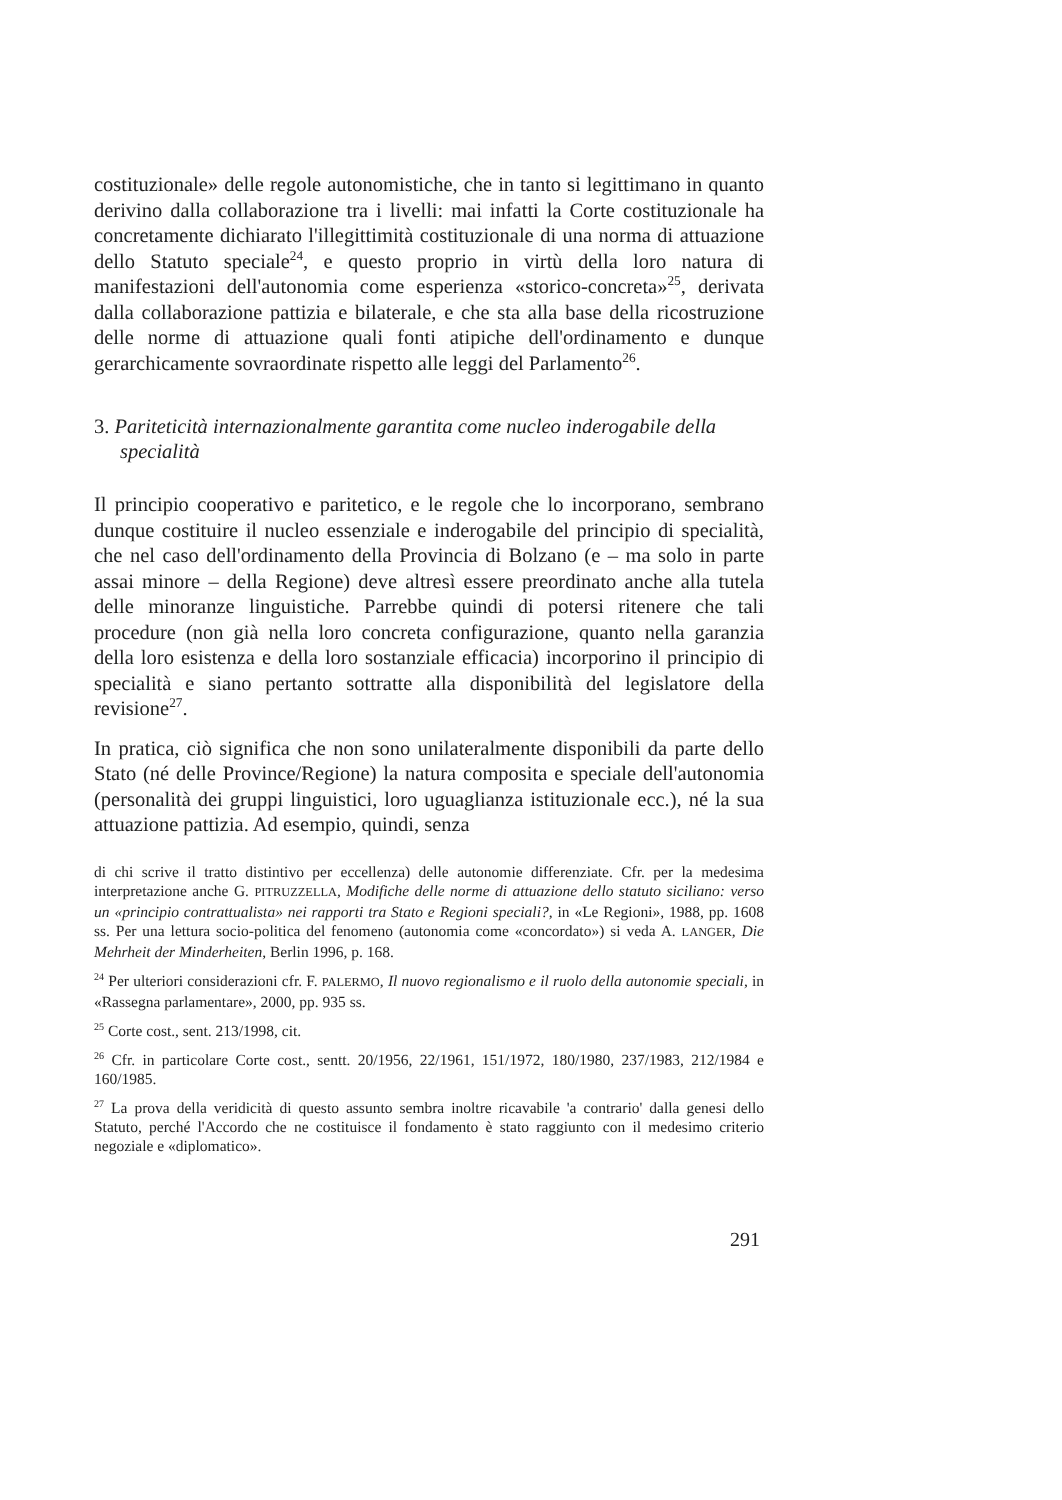costituzionale» delle regole autonomistiche, che in tanto si legittimano in quanto derivino dalla collaborazione tra i livelli: mai infatti la Corte costituzionale ha concretamente dichiarato l'illegittimità costituzionale di una norma di attuazione dello Statuto speciale<sup>24</sup>, e questo proprio in virtù della loro natura di manifestazioni dell'autonomia come esperienza «storico-concreta»<sup>25</sup>, derivata dalla collaborazione pattizia e bilaterale, e che sta alla base della ricostruzione delle norme di attuazione quali fonti atipiche dell'ordinamento e dunque gerarchicamente sovraordinate rispetto alle leggi del Parlamento<sup>26</sup>.
3. Pariteticità internazionalmente garantita come nucleo inderogabile della specialità
Il principio cooperativo e paritetico, e le regole che lo incorporano, sembrano dunque costituire il nucleo essenziale e inderogabile del principio di specialità, che nel caso dell'ordinamento della Provincia di Bolzano (e – ma solo in parte assai minore – della Regione) deve altresì essere preordinato anche alla tutela delle minoranze linguistiche. Parrebbe quindi di potersi ritenere che tali procedure (non già nella loro concreta configurazione, quanto nella garanzia della loro esistenza e della loro sostanziale efficacia) incorporino il principio di specialità e siano pertanto sottratte alla disponibilità del legislatore della revisione<sup>27</sup>.
In pratica, ciò significa che non sono unilateralmente disponibili da parte dello Stato (né delle Province/Regione) la natura composita e speciale dell'autonomia (personalità dei gruppi linguistici, loro uguaglianza istituzionale ecc.), né la sua attuazione pattizia. Ad esempio, quindi, senza
di chi scrive il tratto distintivo per eccellenza) delle autonomie differenziate. Cfr. per la medesima interpretazione anche G. PITRUZZELLA, Modifiche delle norme di attuazione dello statuto siciliano: verso un «principio contrattualista» nei rapporti tra Stato e Regioni speciali?, in «Le Regioni», 1988, pp. 1608 ss. Per una lettura socio-politica del fenomeno (autonomia come «concordato») si veda A. LANGER, Die Mehrheit der Minderheiten, Berlin 1996, p. 168.
<sup>24</sup> Per ulteriori considerazioni cfr. F. PALERMO, Il nuovo regionalismo e il ruolo della autonomie speciali, in «Rassegna parlamentare», 2000, pp. 935 ss.
<sup>25</sup> Corte cost., sent. 213/1998, cit.
<sup>26</sup> Cfr. in particolare Corte cost., sentt. 20/1956, 22/1961, 151/1972, 180/1980, 237/1983, 212/1984 e 160/1985.
<sup>27</sup> La prova della veridicità di questo assunto sembra inoltre ricavabile 'a contrario' dalla genesi dello Statuto, perché l'Accordo che ne costituisce il fondamento è stato raggiunto con il medesimo criterio negoziale e «diplomatico».
291